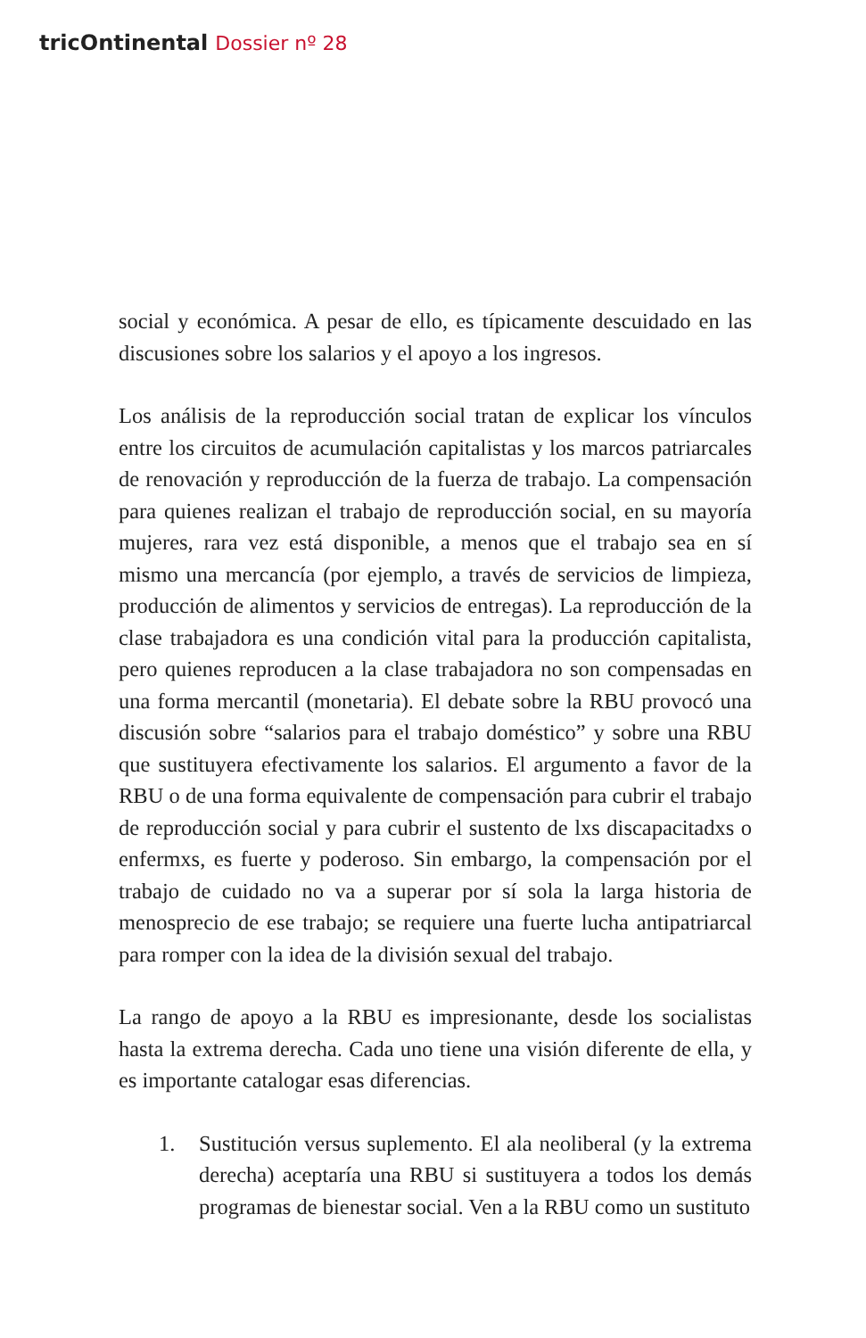tricOntinental Dossier nº 28
social y económica. A pesar de ello, es típicamente descuidado en las discusiones sobre los salarios y el apoyo a los ingresos.
Los análisis de la reproducción social tratan de explicar los vínculos entre los circuitos de acumulación capitalistas y los marcos patriarcales de renovación y reproducción de la fuerza de trabajo. La compensación para quienes realizan el trabajo de reproducción social, en su mayoría mujeres, rara vez está disponible, a menos que el trabajo sea en sí mismo una mercancía (por ejemplo, a través de servicios de limpieza, producción de alimentos y servicios de entregas). La reproducción de la clase trabajadora es una condición vital para la producción capitalista, pero quienes reproducen a la clase trabajadora no son compensadas en una forma mercantil (monetaria). El debate sobre la RBU provocó una discusión sobre “salarios para el trabajo doméstico” y sobre una RBU que sustituyera efectivamente los salarios. El argumento a favor de la RBU o de una forma equivalente de compensación para cubrir el trabajo de reproducción social y para cubrir el sustento de lxs discapacitadxs o enfermxs, es fuerte y poderoso. Sin embargo, la compensación por el trabajo de cuidado no va a superar por sí sola la larga historia de menosprecio de ese trabajo; se requiere una fuerte lucha antipatriarcal para romper con la idea de la división sexual del trabajo.
La rango de apoyo a la RBU es impresionante, desde los socialistas hasta la extrema derecha. Cada uno tiene una visión diferente de ella, y es importante catalogar esas diferencias.
1. Sustitución versus suplemento. El ala neoliberal (y la extrema derecha) aceptaría una RBU si sustituyera a todos los demás programas de bienestar social. Ven a la RBU como un sustituto